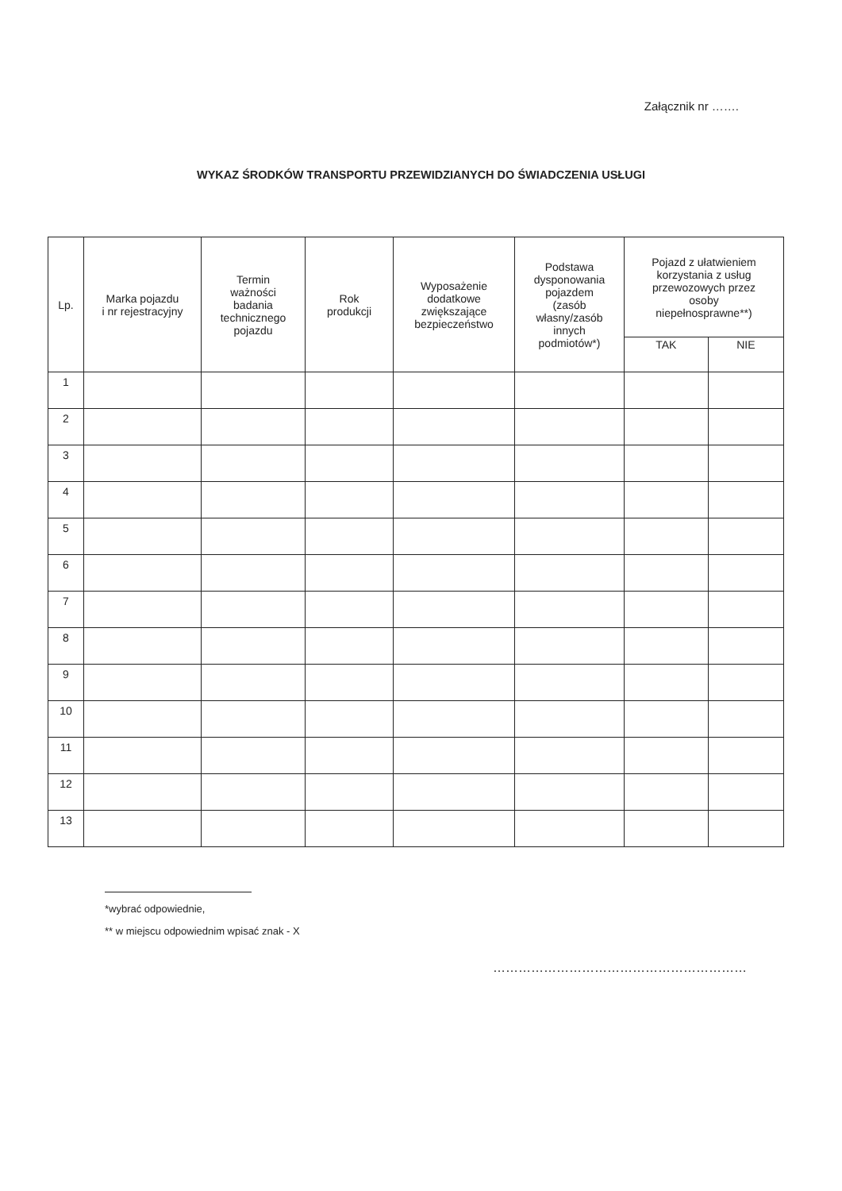Załącznik nr …….
WYKAZ ŚRODKÓW TRANSPORTU PRZEWIDZIANYCH DO ŚWIADCZENIA USŁUGI
| Lp. | Marka pojazdu i nr rejestracyjny | Termin ważności badania technicznego pojazdu | Rok produkcji | Wyposażenie dodatkowe zwiększające bezpieczeństwo | Podstawa dysponowania pojazdem (zasób własny/zasób innych podmiotów*) | Pojazd z ułatwieniem korzystania z usług przewozowych przez osoby niepełnosprawne**) | |
| --- | --- | --- | --- | --- | --- | --- | --- |
| | | | | | | TAK | NIE |
| 1 | | | | | | | |
| 2 | | | | | | | |
| 3 | | | | | | | |
| 4 | | | | | | | |
| 5 | | | | | | | |
| 6 | | | | | | | |
| 7 | | | | | | | |
| 8 | | | | | | | |
| 9 | | | | | | | |
| 10 | | | | | | | |
| 11 | | | | | | | |
| 12 | | | | | | | |
| 13 | | | | | | | |
*wybrać odpowiednie,
** w miejscu odpowiednim wpisać znak - X
……………………………………………………